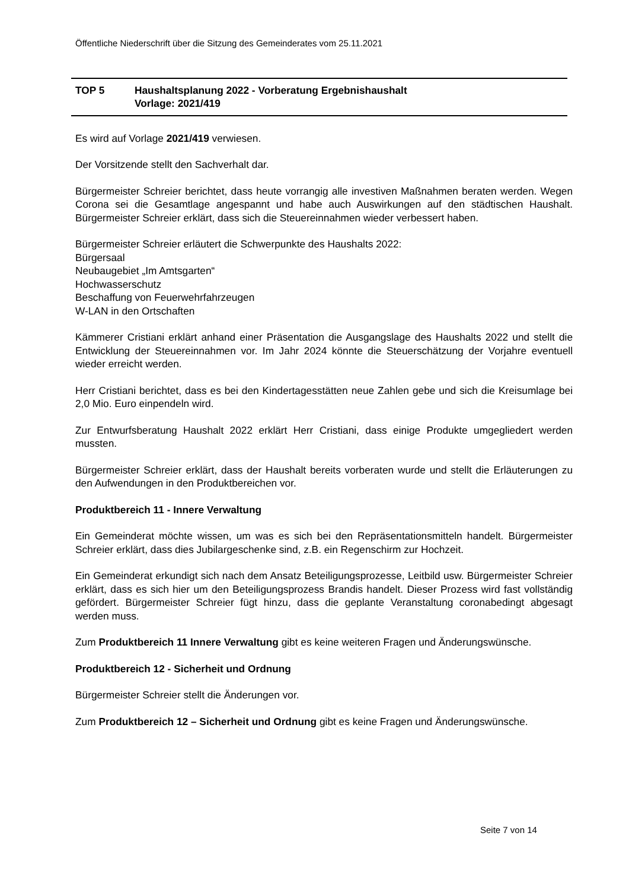Öffentliche Niederschrift über die Sitzung des Gemeinderates vom 25.11.2021
TOP 5 Haushaltsplanung 2022 - Vorberatung Ergebnishaushalt
Vorlage: 2021/419
Es wird auf Vorlage 2021/419 verwiesen.
Der Vorsitzende stellt den Sachverhalt dar.
Bürgermeister Schreier berichtet, dass heute vorrangig alle investiven Maßnahmen beraten werden. Wegen Corona sei die Gesamtlage angespannt und habe auch Auswirkungen auf den städtischen Haushalt. Bürgermeister Schreier erklärt, dass sich die Steuereinnahmen wieder verbessert haben.
Bürgermeister Schreier erläutert die Schwerpunkte des Haushalts 2022:
Bürgersaal
Neubaugebiet „Im Amtsgarten“
Hochwasserschutz
Beschaffung von Feuerwehrfahrzeugen
W-LAN in den Ortschaften
Kämmerer Cristiani erklärt anhand einer Präsentation die Ausgangslage des Haushalts 2022 und stellt die Entwicklung der Steuereinnahmen vor. Im Jahr 2024 könnte die Steuerschätzung der Vorjahre eventuell wieder erreicht werden.
Herr Cristiani berichtet, dass es bei den Kindertagesstätten neue Zahlen gebe und sich die Kreisumlage bei 2,0 Mio. Euro einpendeln wird.
Zur Entwurfsberatung Haushalt 2022 erklärt Herr Cristiani, dass einige Produkte umgegliedert werden mussten.
Bürgermeister Schreier erklärt, dass der Haushalt bereits vorberaten wurde und stellt die Erläuterungen zu den Aufwendungen in den Produktbereichen vor.
Produktbereich 11 - Innere Verwaltung
Ein Gemeinderat möchte wissen, um was es sich bei den Repräsentationsmitteln handelt. Bürgermeister Schreier erklärt, dass dies Jubilargeschenke sind, z.B. ein Regenschirm zur Hochzeit.
Ein Gemeinderat erkundigt sich nach dem Ansatz Beteiligungsprozesse, Leitbild usw. Bürgermeister Schreier erklärt, dass es sich hier um den Beteiligungsprozess Brandis handelt. Dieser Prozess wird fast vollständig gefördert. Bürgermeister Schreier fügt hinzu, dass die geplante Veranstaltung coronabedingt abgesagt werden muss.
Zum Produktbereich 11 Innere Verwaltung gibt es keine weiteren Fragen und Änderungswünsche.
Produktbereich 12 - Sicherheit und Ordnung
Bürgermeister Schreier stellt die Änderungen vor.
Zum Produktbereich 12 – Sicherheit und Ordnung gibt es keine Fragen und Änderungswünsche.
Seite 7 von 14